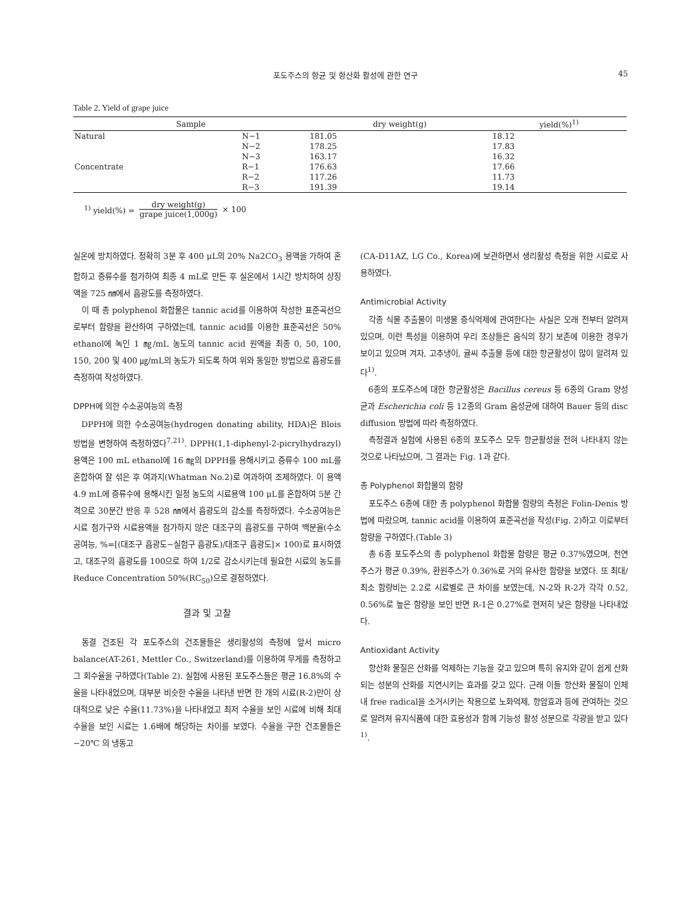포도주스의 항균 및 항산화 활성에 관한 연구 45
Table 2. Yield of grape juice
| Sample | | dry weight(g) | yield(%)<sup>1)</sup> |
| --- | --- | --- | --- |
| Natural | N−1 | 181.05 | 18.12 |
| | N−2 | 178.25 | 17.83 |
| | N−3 | 163.17 | 16.32 |
| Concentrate | R−1 | 176.63 | 17.66 |
| | R−2 | 117.26 | 11.73 |
| | R−3 | 191.39 | 19.14 |
<sup>1)</sup> yield(%) = dry weight(g) grape juice(1,000g) × 100
실온에 방치하였다. 정확히 3분 후 400 μL의 20% Na2CO<sub>3</sub> 용액을 가하여 혼합하고 증류수를 첨가하여 최종 4 mL로 만든 후 실온에서 1시간 방치하여 상징액을 725 ㎚에서 흡광도를 측정하였다.
이 때 총 polyphenol 화합물은 tannic acid를 이용하여 작성한 표준곡선으로부터 함량을 환산하여 구하였는데, tannic acid를 이용한 표준곡선은 50% ethanol에 녹인 1 ㎎/mL 농도의 tannic acid 원액을 최종 0, 50, 100, 150, 200 및 400 ㎍/mL의 농도가 되도록 하여 위와 동일한 방법으로 흡광도를 측정하여 작성하였다.
DPPH에 의한 수소공여능의 측정
DPPH에 의한 수소공여능(hydrogen donating ability, HDA)은 Blois 방법을 변형하여 측정하였다<sup>7,21)</sup>. DPPH(1,1-diphenyl-2-picrylhydrazyl) 용액은 100 mL ethanol에 16 ㎎의 DPPH를 용해시키고 증류수 100 mL를 혼합하여 잘 섞은 후 여과지(Whatman No.2)로 여과하여 조제하였다. 이 용액 4.9 mL에 증류수에 용해시킨 일정 농도의 시료용액 100 μL를 혼합하여 5분 간격으로 30분간 반응 후 528 ㎚에서 흡광도의 감소를 측정하였다. 수소공여능은 시료 첨가구와 시료용액을 첨가하지 않은 대조구의 흡광도를 구하여 백분율(수소공여능, %=[(대조구 흡광도−실험구 흡광도)/대조구 흡광도]× 100)로 표시하였고, 대조구의 흡광도를 100으로 하여 1/2로 감소시키는데 필요한 시료의 농도를 Reduce Concentration 50%(RC<sub>50</sub>)으로 결정하였다.
결과 및 고찰
동결 건조된 각 포도주스의 건조물들은 생리활성의 측정에 앞서 micro balance(AT-261, Mettler Co., Switzerland)를 이용하여 무게를 측정하고 그 회수율을 구하였다(Table 2). 실험에 사용된 포도주스들은 평균 16.8%의 수율을 나타내었으며, 대부분 비슷한 수율을 나타낸 반면 한 개의 시료(R-2)만이 상대적으로 낮은 수율(11.73%)을 나타내었고 최저 수율을 보인 시료에 비해 최대 수율을 보인 시료는 1.6배에 해당하는 차이를 보였다. 수율을 구한 건조물들은 −20℃ 의 냉동고
(CA-D11AZ, LG Co., Korea)에 보관하면서 생리활성 측정을 위한 시료로 사용하였다.
Antimicrobial Activity
각종 식물 추출물이 미생물 증식억제에 관여한다는 사실은 오래 전부터 알려져 있으며, 이런 특성을 이용하여 우리 조상들은 음식의 장기 보존에 이용한 경우가 보이고 있으며 겨자, 고추냉이, 귤씨 추출물 등에 대한 항균활성이 많이 알려져 있다<sup>1)</sup>.
6종의 포도주스에 대한 항균활성은 Bacillus cereus 등 6종의 Gram 양성균과 Escherichia coli 등 12종의 Gram 음성균에 대하여 Bauer 등의 disc diffusion 방법에 따라 측정하였다.
측정결과 실험에 사용된 6종의 포도주스 모두 항균활성을 전혀 나타내지 않는 것으로 나타났으며, 그 결과는 Fig. 1과 같다.
총 Polyphenol 화합물의 함량
포도주스 6종에 대한 총 polyphenol 화합물 함량의 측정은 Folin-Denis 방법에 따랐으며, tannic acid를 이용하여 표준곡선을 작성(Fig. 2)하고 이로부터 함량을 구하였다.(Table 3)
총 6종 포도주스의 총 polyphenol 화합물 함량은 평균 0.37%였으며, 천연주스가 평균 0.39%, 환원주스가 0.36%로 거의 유사한 함량을 보였다. 또 최대/최소 함량비는 2.2로 시료별로 큰 차이를 보였는데, N-2와 R-2가 각각 0.52, 0.56%로 높은 함량을 보인 반면 R-1은 0.27%로 현저히 낮은 함량을 나타내었다.
Antioxidant Activity
항산화 물질은 산화를 억제하는 기능을 갖고 있으며 특히 유지와 같이 쉽게 산화되는 성분의 산화를 지연시키는 효과를 갖고 있다. 근래 이들 항산화 물질이 인체 내 free radical을 소거시키는 작용으로 노화억제, 항암효과 등에 관여하는 것으로 알려져 유지식품에 대한 효용성과 함께 기능성 활성 성분으로 각광을 받고 있다<sup>1)</sup>.